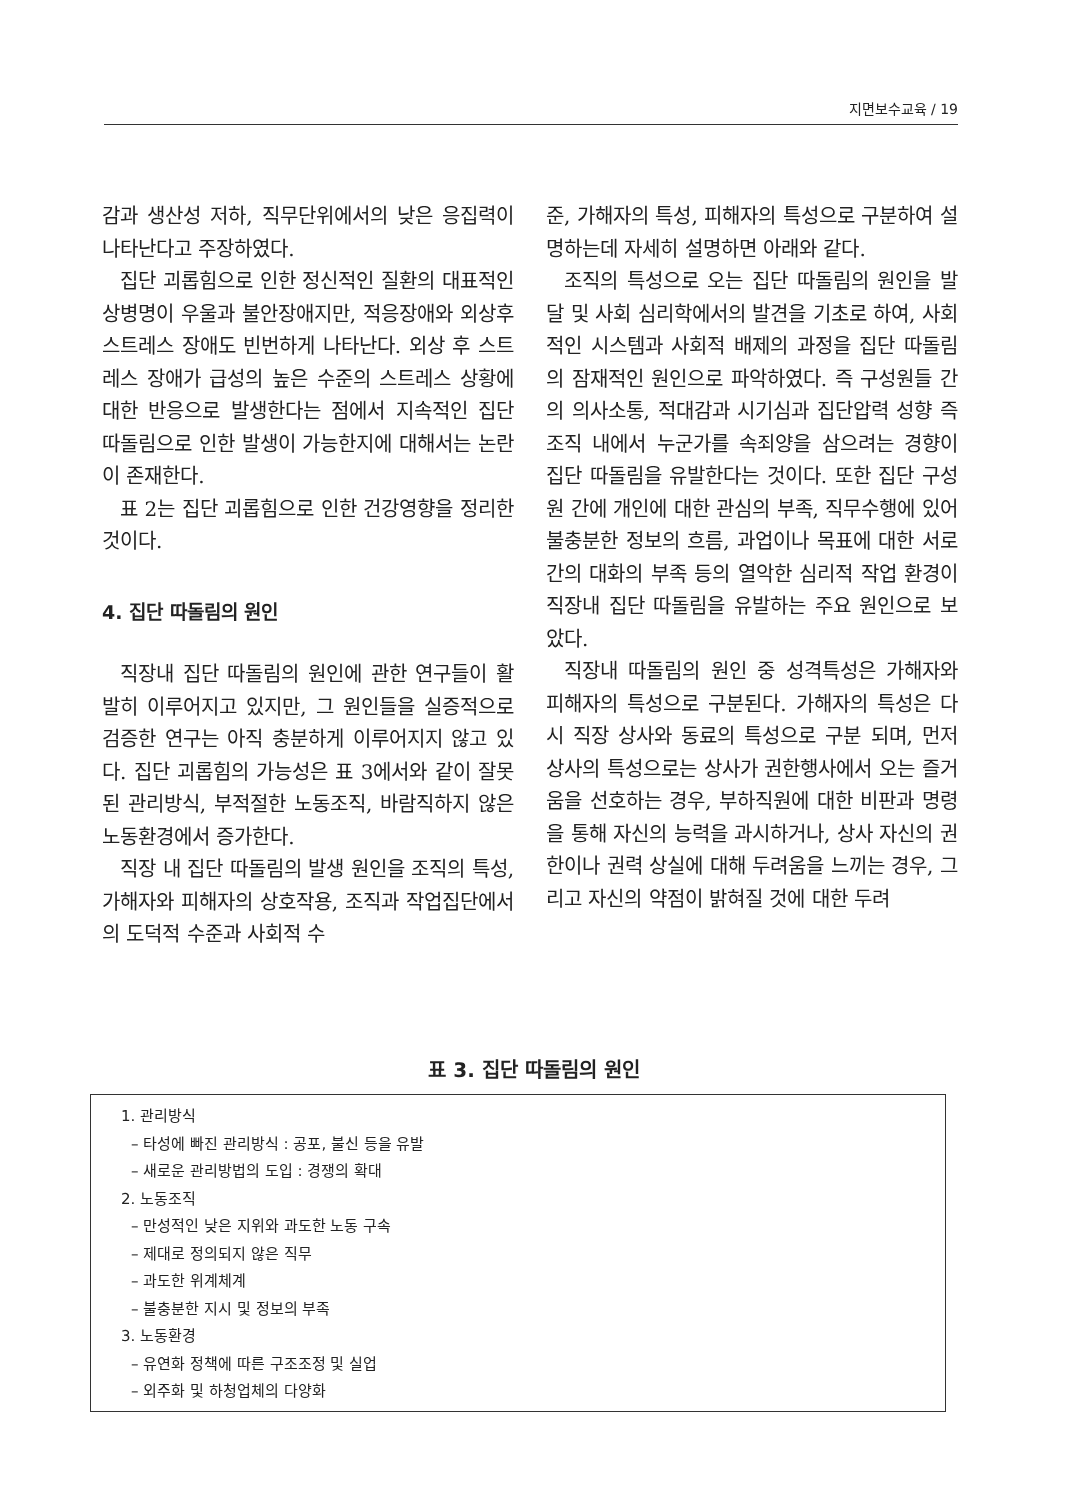지면보수교육 / 19
감과 생산성 저하, 직무단위에서의 낮은 응집력이 나타난다고 주장하였다.
집단 괴롭힘으로 인한 정신적인 질환의 대표적인 상병명이 우울과 불안장애지만, 적응장애와 외상후 스트레스 장애도 빈번하게 나타난다. 외상 후 스트레스 장애가 급성의 높은 수준의 스트레스 상황에 대한 반응으로 발생한다는 점에서 지속적인 집단 따돌림으로 인한 발생이 가능한지에 대해서는 논란이 존재한다.
표 2는 집단 괴롭힘으로 인한 건강영향을 정리한 것이다.
4. 집단 따돌림의 원인
직장내 집단 따돌림의 원인에 관한 연구들이 활발히 이루어지고 있지만, 그 원인들을 실증적으로 검증한 연구는 아직 충분하게 이루어지지 않고 있다. 집단 괴롭힘의 가능성은 표 3에서와 같이 잘못된 관리방식, 부적절한 노동조직, 바람직하지 않은 노동환경에서 증가한다.
직장 내 집단 따돌림의 발생 원인을 조직의 특성, 가해자와 피해자의 상호작용, 조직과 작업집단에서의 도덕적 수준과 사회적 수
준, 가해자의 특성, 피해자의 특성으로 구분하여 설명하는데 자세히 설명하면 아래와 같다.
조직의 특성으로 오는 집단 따돌림의 원인을 발달 및 사회 심리학에서의 발견을 기초로 하여, 사회적인 시스템과 사회적 배제의 과정을 집단 따돌림의 잠재적인 원인으로 파악하였다. 즉 구성원들 간의 의사소통, 적대감과 시기심과 집단압력 성향 즉 조직 내에서 누군가를 속죄양을 삼으려는 경향이 집단 따돌림을 유발한다는 것이다. 또한 집단 구성원 간에 개인에 대한 관심의 부족, 직무수행에 있어 불충분한 정보의 흐름, 과업이나 목표에 대한 서로간의 대화의 부족 등의 열악한 심리적 작업 환경이 직장내 집단 따돌림을 유발하는 주요 원인으로 보았다.
직장내 따돌림의 원인 중 성격특성은 가해자와 피해자의 특성으로 구분된다. 가해자의 특성은 다시 직장 상사와 동료의 특성으로 구분 되며, 먼저 상사의 특성으로는 상사가 권한행사에서 오는 즐거움을 선호하는 경우, 부하직원에 대한 비판과 명령을 통해 자신의 능력을 과시하거나, 상사 자신의 권한이나 권력 상실에 대해 두려움을 느끼는 경우, 그리고 자신의 약점이 밝혀질 것에 대한 두려
표 3. 집단 따돌림의 원인
1. 관리방식
– 타성에 빠진 관리방식 : 공포, 불신 등을 유발
– 새로운 관리방법의 도입 : 경쟁의 확대
2. 노동조직
– 만성적인 낮은 지위와 과도한 노동 구속
– 제대로 정의되지 않은 직무
– 과도한 위계체계
– 불충분한 지시 및 정보의 부족
3. 노동환경
– 유연화 정책에 따른 구조조정 및 실업
– 외주화 및 하청업체의 다양화